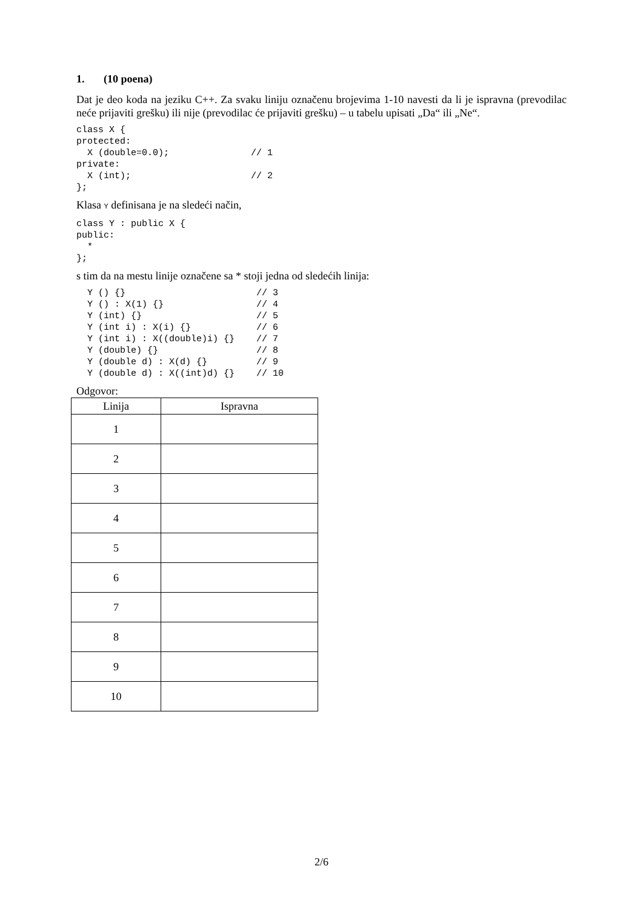1. (10 poena)
Dat je deo koda na jeziku C++. Za svaku liniju označenu brojevima 1-10 navesti da li je ispravna (prevodilac neće prijaviti grešku) ili nije (prevodilac će prijaviti grešku) – u tabelu upisati „Da“ ili „Ne“.
class X {
protected:
  X (double=0.0);               // 1
private:
  X (int);                      // 2
};
Klasa Y definisana je na sledeći način,
class Y : public X {
public:
  *
};
s tim da na mestu linije označene sa * stoji jedna od sledećih linija:
  Y () {}                        // 3
  Y () : X(1) {}                 // 4
  Y (int) {}                     // 5
  Y (int i) : X(i) {}            // 6
  Y (int i) : X((double)i) {}    // 7
  Y (double) {}                  // 8
  Y (double d) : X(d) {}         // 9
  Y (double d) : X((int)d) {}    // 10
Odgovor:
| Linija | Ispravna |
| --- | --- |
| 1 | |
| 2 | |
| 3 | |
| 4 | |
| 5 | |
| 6 | |
| 7 | |
| 8 | |
| 9 | |
| 10 | |
2/6